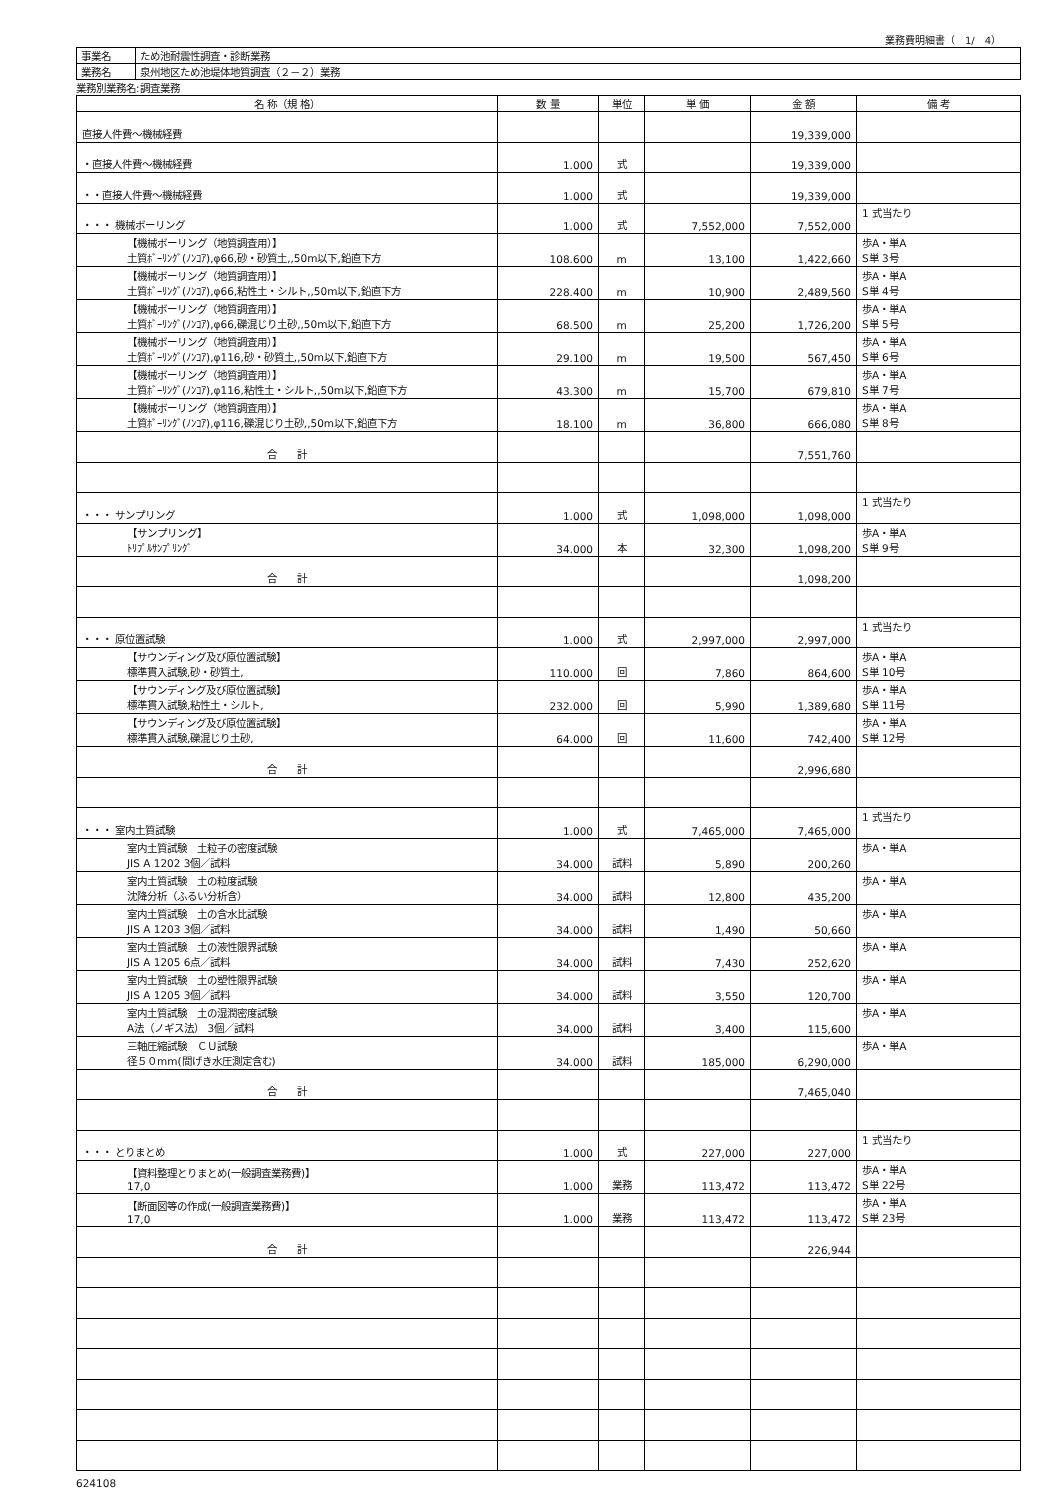業務費明細書（　1/　4）
| 事業名 | ため池耐震性調査・診断業務 |
| 業務名 | 泉州地区ため池堤体地質調査（２－２）業務 |
業務別業務名:調査業務
| 名 称（規 格） | 数 量 | 単位 | 単 価 | 金 額 | 備 考 |
| --- | --- | --- | --- | --- | --- |
| 直接人件費～機械経費 | | | | 19,339,000 | |
| ・直接人件費～機械経費 | 1.000 | 式 | | 19,339,000 | |
| ・・直接人件費～機械経費 | 1.000 | 式 | | 19,339,000 | |
| ・・・ 機械ボーリング | 1.000 | 式 | 7,552,000 | 7,552,000 | 1 式当たり |
| 【機械ボーリング（地質調査用）】 土質ﾎﾞｰﾘﾝｸﾞ(ﾉﾝｺｱ),φ66,砂・砂質土,,50m以下,鉛直下方 | 108.600 | m | 13,100 | 1,422,660 | 歩A・単A S単 3号 |
| 【機械ボーリング（地質調査用）】 土質ﾎﾞｰﾘﾝｸﾞ(ﾉﾝｺｱ),φ66,粘性土・シルト,,50m以下,鉛直下方 | 228.400 | m | 10,900 | 2,489,560 | 歩A・単A S単 4号 |
| 【機械ボーリング（地質調査用）】 土質ﾎﾞｰﾘﾝｸﾞ(ﾉﾝｺｱ),φ66,礫混じり土砂,,50m以下,鉛直下方 | 68.500 | m | 25,200 | 1,726,200 | 歩A・単A S単 5号 |
| 【機械ボーリング（地質調査用）】 土質ﾎﾞｰﾘﾝｸﾞ(ﾉﾝｺｱ),φ116,砂・砂質土,,50m以下,鉛直下方 | 29.100 | m | 19,500 | 567,450 | 歩A・単A S単 6号 |
| 【機械ボーリング（地質調査用）】 土質ﾎﾞｰﾘﾝｸﾞ(ﾉﾝｺｱ),φ116,粘性土・シルト,,50m以下,鉛直下方 | 43.300 | m | 15,700 | 679,810 | 歩A・単A S単 7号 |
| 【機械ボーリング（地質調査用）】 土質ﾎﾞｰﾘﾝｸﾞ(ﾉﾝｺｱ),φ116,礫混じり土砂,,50m以下,鉛直下方 | 18.100 | m | 36,800 | 666,080 | 歩A・単A S単 8号 |
| 合 計 | | | | 7,551,760 | |
| ・・・ サンプリング | 1.000 | 式 | 1,098,000 | 1,098,000 | 1 式当たり |
| 【サンプリング】 ﾄﾘﾌﾟﾙｻﾝﾌﾟﾘﾝｸﾞ | 34.000 | 本 | 32,300 | 1,098,200 | 歩A・単A S単 9号 |
| 合 計 | | | | 1,098,200 | |
| ・・・ 原位置試験 | 1.000 | 式 | 2,997,000 | 2,997,000 | 1 式当たり |
| 【サウンディング及び原位置試験】 標準貫入試験,砂・砂質土, | 110.000 | 回 | 7,860 | 864,600 | 歩A・単A S単 10号 |
| 【サウンディング及び原位置試験】 標準貫入試験,粘性土・シルト, | 232.000 | 回 | 5,990 | 1,389,680 | 歩A・単A S単 11号 |
| 【サウンディング及び原位置試験】 標準貫入試験,礫混じり土砂, | 64.000 | 回 | 11,600 | 742,400 | 歩A・単A S単 12号 |
| 合 計 | | | | 2,996,680 | |
| ・・・ 室内土質試験 | 1.000 | 式 | 7,465,000 | 7,465,000 | 1 式当たり |
| 室内土質試験 土粒子の密度試験 JIS A 1202 3個／試料 | 34.000 | 試料 | 5,890 | 200,260 | 歩A・単A |
| 室内土質試験 土の粒度試験 沈降分析（ふるい分析含） | 34.000 | 試料 | 12,800 | 435,200 | 歩A・単A |
| 室内土質試験 土の含水比試験 JIS A 1203 3個／試料 | 34.000 | 試料 | 1,490 | 50,660 | 歩A・単A |
| 室内土質試験 土の液性限界試験 JIS A 1205 6点／試料 | 34.000 | 試料 | 7,430 | 252,620 | 歩A・単A |
| 室内土質試験 土の塑性限界試験 JIS A 1205 3個／試料 | 34.000 | 試料 | 3,550 | 120,700 | 歩A・単A |
| 室内土質試験 土の湿潤密度試験 A法（ノギス法） 3個／試料 | 34.000 | 試料 | 3,400 | 115,600 | 歩A・単A |
| 三軸圧縮試験 ＣＵ試験 径５０mm(間げき水圧測定含む) | 34.000 | 試料 | 185,000 | 6,290,000 | 歩A・単A |
| 合 計 | | | | 7,465,040 | |
| ・・・ とりまとめ | 1.000 | 式 | 227,000 | 227,000 | 1 式当たり |
| 【資料整理とりまとめ(一般調査業務費)】 17,0 | 1.000 | 業務 | 113,472 | 113,472 | 歩A・単A S単 22号 |
| 【断面図等の作成(一般調査業務費)】 17,0 | 1.000 | 業務 | 113,472 | 113,472 | 歩A・単A S単 23号 |
| 合 計 | | | | 226,944 | |
624108